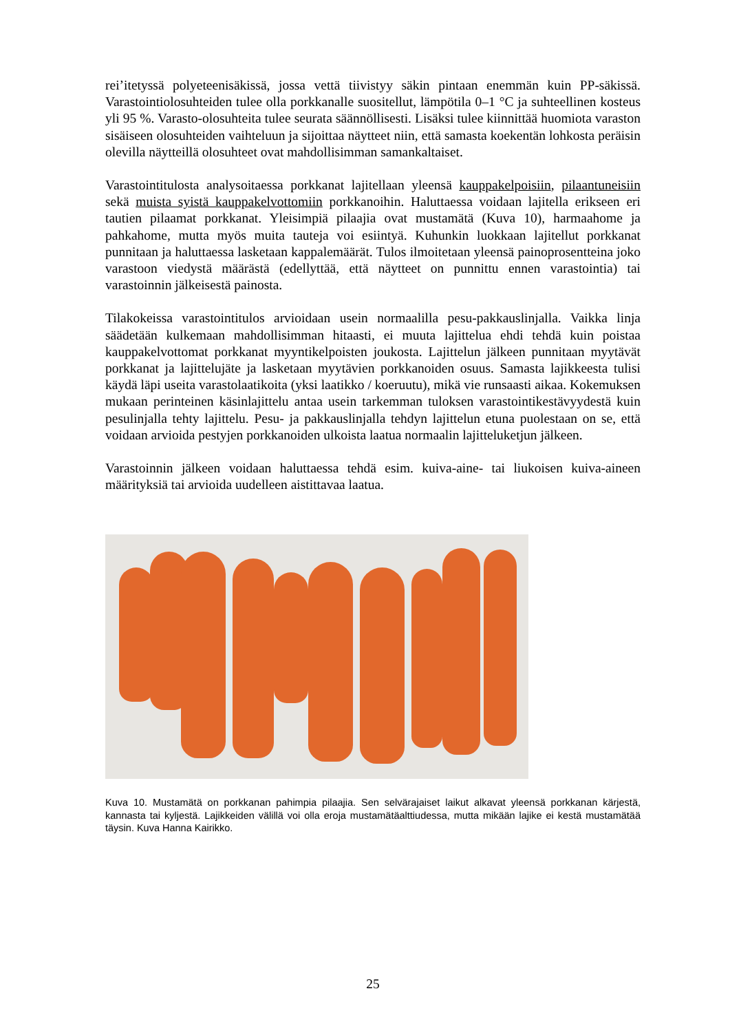rei’itetyssä polyeteenisäkissä, jossa vettä tiivistyy säkin pintaan enemmän kuin PP-säkissä. Varastointiolosuhteiden tulee olla porkkanalle suositellut, lämpötila 0–1 °C ja suhteellinen kosteus yli 95 %. Varasto-olosuhteita tulee seurata säännöllisesti. Lisäksi tulee kiinnittää huomiota varaston sisäiseen olosuhteiden vaihteluun ja sijoittaa näytteet niin, että samasta koekentän lohkosta peräisin olevilla näytteillä olosuhteet ovat mahdollisimman samankaltaiset.
Varastointitulosta analysoitaessa porkkanat lajitellaan yleensä kauppakelpoisiin, pilaantuneisiin sekä muista syistä kauppakelvottomiin porkkanoihin. Haluttaessa voidaan lajitella erikseen eri tautien pilaamat porkkanat. Yleisimpiä pilaajia ovat mustamätä (Kuva 10), harmaahome ja pahkahome, mutta myös muita tauteja voi esiintyä. Kuhunkin luokkaan lajitellut porkkanat punnitaan ja haluttaessa lasketaan kappalemäärät. Tulos ilmoitetaan yleensä painoprosentteina joko varastoon viedystä määrästä (edellyttää, että näytteet on punnittu ennen varastointia) tai varastoinnin jälkeisestä painosta.
Tilakokeissa varastointitulos arvioidaan usein normaalilla pesu-pakkauslinjalla. Vaikka linja säädetään kulkemaan mahdollisimman hitaasti, ei muuta lajittelua ehdi tehdä kuin poistaa kauppakelvottomat porkkanat myyntikelpoisten joukosta. Lajittelun jälkeen punnitaan myytävät porkkanat ja lajittelujäte ja lasketaan myytävien porkkanoiden osuus. Samasta lajikkeesta tulisi käydä läpi useita varastolaatikoita (yksi laatikko / koeruutu), mikä vie runsaasti aikaa. Kokemuksen mukaan perinteinen käsinlajittelu antaa usein tarkemman tuloksen varastointikestävyydestä kuin pesulinjalla tehty lajittelu. Pesu- ja pakkauslinjalla tehdyn lajittelun etuna puolestaan on se, että voidaan arvioida pestyjen porkkanoiden ulkoista laatua normaalin lajitteluketjun jälkeen.
Varastoinnin jälkeen voidaan haluttaessa tehdä esim. kuiva-aine- tai liukoisen kuiva-aineen määrityksiä tai arvioida uudelleen aistittavaa laatua.
Kuva 10. Mustamätä on porkkanan pahimpia pilaajia. Sen selvärajaiset laikut alkavat yleensä porkkanan kärjestä, kannasta tai kyljestä. Lajikkeiden välillä voi olla eroja mustamätäalttiudessa, mutta mikään lajike ei kestä mustamätää täysin. Kuva Hanna Kairikko.
25